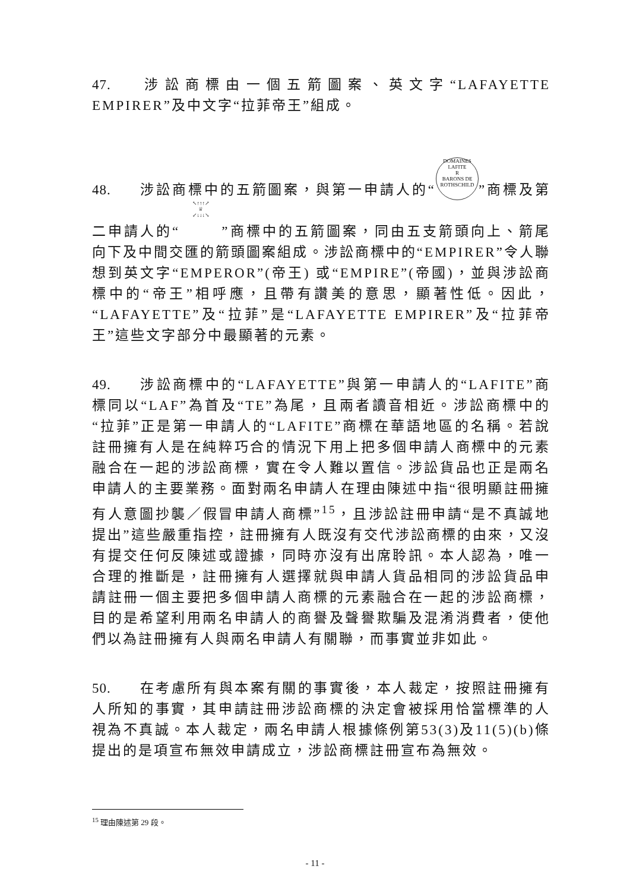47. 涉訟商標由一個五箭圖案、英文字“LAFAYETTE EMPIRER”及中文字“拉菲帝王”組成。
48. 涉訟商標中的五箭圖案，與第一申請人的“DOMAINES
LAFITE
R
BARONS DE ROTHSCHILD”商標及第二申請人的“↖↑↑↑↗
♕
↙↓↓↓↘”商標中的五箭圖案，同由五支箭頭向上、箭尾向下及中間交匯的箭頭圖案組成。涉訟商標中的“EMPIRER”令人聯想到英文字“EMPEROR”(帝王) 或“EMPIRE”(帝國)，並與涉訟商標中的“帝王”相呼應，且帶有讚美的意思，顯著性低。因此，“LAFAYETTE”及“拉菲”是“LAFAYETTE EMPIRER”及“拉菲帝王”這些文字部分中最顯著的元素。
49. 涉訟商標中的“LAFAYETTE”與第一申請人的“LAFITE”商標同以“LAF”為首及“TE”為尾，且兩者讀音相近。涉訟商標中的“拉菲”正是第一申請人的“LAFITE”商標在華語地區的名稱。若說註冊擁有人是在純粹巧合的情況下用上把多個申請人商標中的元素融合在一起的涉訟商標，實在令人難以置信。涉訟貨品也正是兩名申請人的主要業務。面對兩名申請人在理由陳述中指“很明顯註冊擁有人意圖抄襲／假冒申請人商標”<sup>15</sup>，且涉訟註冊申請“是不真誠地提出”這些嚴重指控，註冊擁有人既沒有交代涉訟商標的由來，又沒有提交任何反陳述或證據，同時亦沒有出席聆訊。本人認為，唯一合理的推斷是，註冊擁有人選擇就與申請人貨品相同的涉訟貨品申請註冊一個主要把多個申請人商標的元素融合在一起的涉訟商標，目的是希望利用兩名申請人的商譽及聲譽欺騙及混淆消費者，使他們以為註冊擁有人與兩名申請人有關聯，而事實並非如此。
50. 在考慮所有與本案有關的事實後，本人裁定，按照註冊擁有人所知的事實，其申請註冊涉訟商標的決定會被採用恰當標準的人視為不真誠。本人裁定，兩名申請人根據條例第53(3)及11(5)(b)條提出的是項宣布無效申請成立，涉訟商標註冊宣布為無效。
<sup>15</sup> 理由陳述第 29 段。
- 11 -